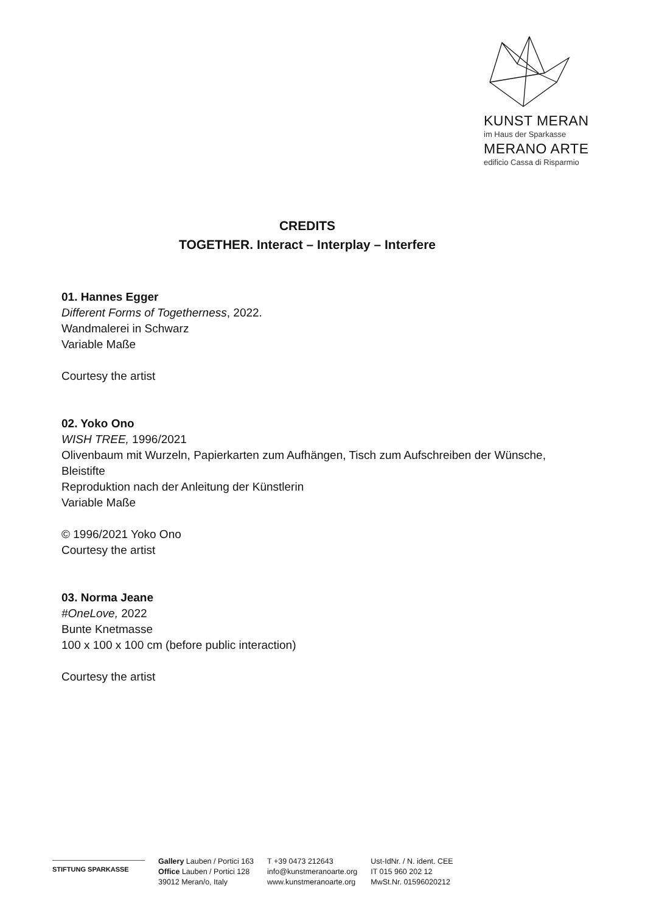KUNST MERAN
im Haus der Sparkasse
MERANO ARTE
edificio Cassa di Risparmio
CREDITS
TOGETHER. Interact – Interplay – Interfere
01. Hannes Egger
Different Forms of Togetherness, 2022.
Wandmalerei in Schwarz
Variable Maße
Courtesy the artist
02. Yoko Ono
WISH TREE, 1996/2021
Olivenbaum mit Wurzeln, Papierkarten zum Aufhängen, Tisch zum Aufschreiben der Wünsche, Bleistifte
Reproduktion nach der Anleitung der Künstlerin
Variable Maße
© 1996/2021 Yoko Ono
Courtesy the artist
03. Norma Jeane
#OneLove, 2022
Bunte Knetmasse
100 x 100 x 100 cm (before public interaction)
Courtesy the artist
STIFTUNG SPARKASSE
Gallery Lauben / Portici 163
Office Lauben / Portici 128
39012 Meran/o, Italy
T +39 0473 212643
info@kunstmeranoarte.org
www.kunstmeranoarte.org
Ust-IdNr. / N. ident. CEE
IT 015 960 202 12
MwSt.Nr. 01596020212